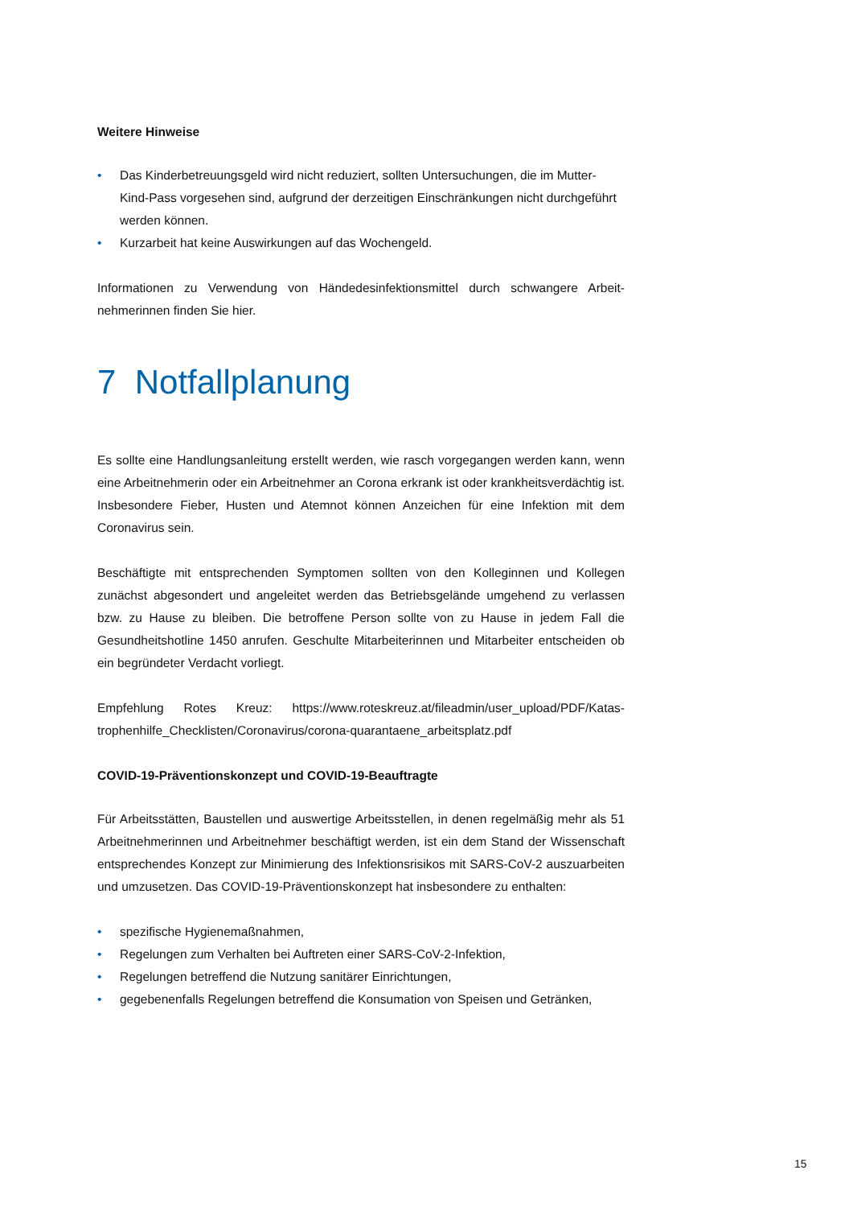Weitere Hinweise
• Das Kinderbetreuungsgeld wird nicht reduziert, sollten Untersuchungen, die im Mutter-Kind-Pass vorgesehen sind, aufgrund der derzeitigen Einschränkungen nicht durchgeführt werden können.
• Kurzarbeit hat keine Auswirkungen auf das Wochengeld.
Informationen zu Verwendung von Händedesinfektionsmittel durch schwangere Arbeit­nehmerinnen finden Sie hier.
7 Notfallplanung
Es sollte eine Handlungsanleitung erstellt werden, wie rasch vorgegangen werden kann, wenn eine Arbeitnehmerin oder ein Arbeitnehmer an Corona erkrank ist oder krankheits­verdächtig ist. Insbesondere Fieber, Husten und Atemnot können Anzeichen für eine Infektion mit dem Coronavirus sein.
Beschäftigte mit entsprechenden Symptomen sollten von den Kolleginnen und Kollegen zunächst abgesondert und angeleitet werden das Betriebsgelände umgehend zu ver­lassen bzw. zu Hause zu bleiben. Die betroffene Person sollte von zu Hause in jedem Fall die Gesundheitshotline 1450 anrufen. Geschulte Mitarbeiterinnen und Mitarbeiter entscheiden ob ein begründeter Verdacht vorliegt.
Empfehlung Rotes Kreuz: https://www.roteskreuz.at/fileadmin/user_upload/PDF/Katas­trophenhilfe_Checklisten/Coronavirus/corona-quarantaene_arbeitsplatz.pdf
COVID-19-Präventionskonzept und COVID-19-Beauftragte
Für Arbeitsstätten, Baustellen und auswertige Arbeitsstellen, in denen regelmäßig mehr als 51 Arbeitnehmerinnen und Arbeitnehmer beschäftigt werden, ist ein dem Stand der Wissenschaft entsprechendes Konzept zur Minimierung des Infektionsrisikos mit SARS-CoV-2 auszuarbeiten und umzusetzen. Das COVID-19-Präventionskonzept hat insbesondere zu enthalten:
• spezifische Hygienemaßnahmen,
• Regelungen zum Verhalten bei Auftreten einer SARS-CoV-2-Infektion,
• Regelungen betreffend die Nutzung sanitärer Einrichtungen,
• gegebenenfalls Regelungen betreffend die Konsumation von Speisen und Geträn­ken,
15